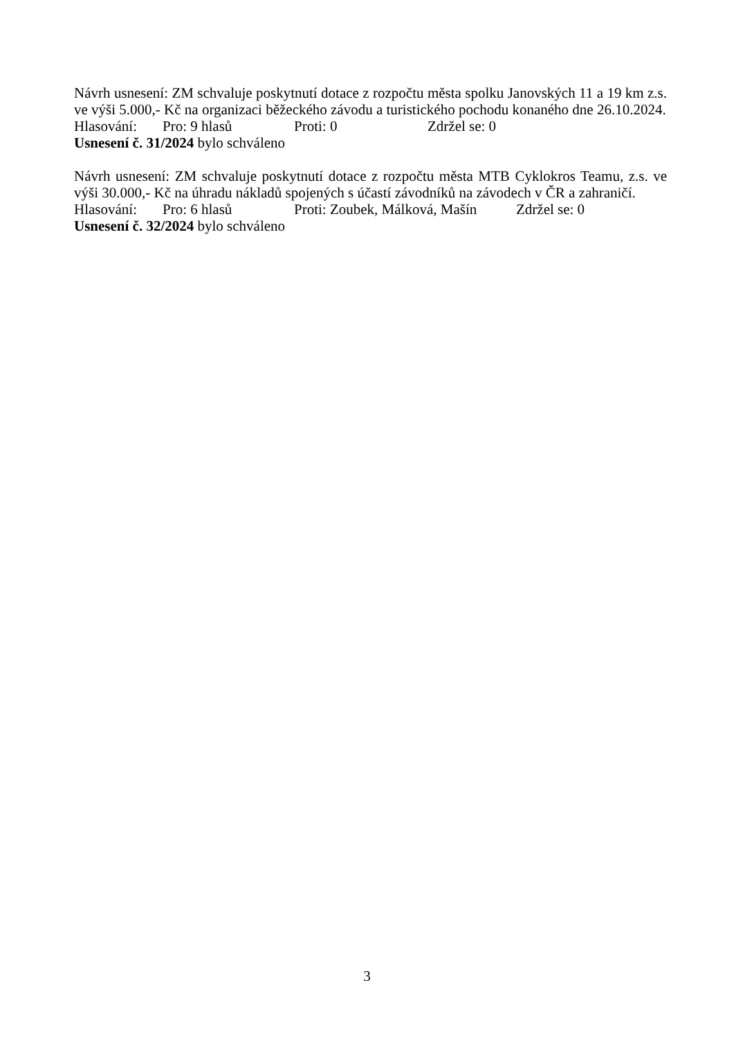Návrh usnesení: ZM schvaluje poskytnutí dotace z rozpočtu města spolku Janovských 11 a 19 km z.s. ve výši 5.000,- Kč na organizaci běžeckého závodu a turistického pochodu konaného dne 26.10.2024.
Hlasování: Pro: 9 hlasů Proti: 0 Zdržel se: 0
Usnesení č. 31/2024 bylo schváleno
Návrh usnesení: ZM schvaluje poskytnutí dotace z rozpočtu města MTB Cyklokros Teamu, z.s. ve výši 30.000,- Kč na úhradu nákladů spojených s účastí závodníků na závodech v ČR a zahraničí.
Hlasování: Pro: 6 hlasů Proti: Zoubek, Málková, Mašín Zdržel se: 0
Usnesení č. 32/2024 bylo schváleno
3